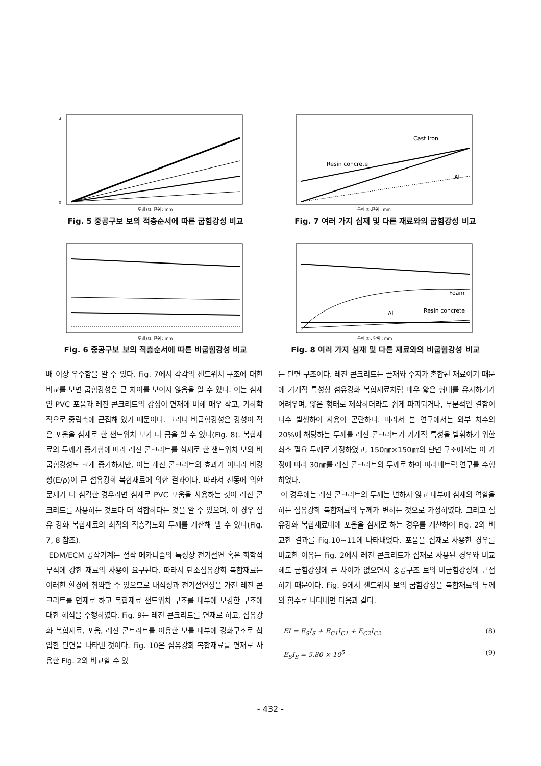3
0
두께 (t), 단위 : mm
Fig. 5 중공구보 보의 적층순서에 따른 굽힘강성 비교
Cast iron
Resin concrete
Al
두께 (t),단위 : mm
Fig. 7 여러 가지 심재 및 다른 재료와의 굽힘강성 비교
두께 (t), 단위 : mm
Fig. 6 중공구보 보의 적층순서에 따른 비굽힘강성 비교
Foam
Al
Resin concrete
두께 (t), 단위 : mm
Fig. 8 여러 가지 심재 및 다른 재료와의 비굽힘강성 비교
배 이상 우수함을 알 수 있다. Fig. 7에서 각각의 샌드위치 구조에 대한 비교를 보면 굽힘강성은 큰 차이를 보이지 않음을 알 수 있다. 이는 심재인 PVC 포움과 레진 콘크리트의 강성이 면재에 비해 매우 작고, 기하학적으로 중립축에 근접해 있기 때문이다. 그러나 비굽힘강성은 강성이 작은 포움을 심재로 한 샌드위치 보가 더 큼을 알 수 있다(Fig. 8). 복합재료의 두께가 증가함에 따라 레진 콘크리트를 심재로 한 샌드위치 보의 비굽힘강성도 크게 증가하지만, 이는 레진 콘크리트의 효과가 아니라 비강성(E/ρ)이 큰 섬유강화 복합재료에 의한 결과이다. 따라서 진동에 의한 문제가 더 심각한 경우라면 심재로 PVC 포움을 사용하는 것이 레진 콘크리트를 사용하는 것보다 더 적합하다는 것을 알 수 있으며, 이 경우 섬유 강화 복합재료의 최적의 적층각도와 두께를 계산해 낼 수 있다(Fig. 7, 8 참조).
EDM/ECM 공작기계는 절삭 메카니즘의 특성상 전기절연 혹은 화학적 부식에 강한 재료의 사용이 요구된다. 따라서 탄소섬유강화 복합재료는 이러한 환경에 취약할 수 있으므로 내식성과 전기절연성을 가진 레진 콘크리트를 면재로 하고 복합재료 샌드위치 구조를 내부에 보강한 구조에 대한 해석을 수행하였다. Fig. 9는 레진 콘크리트를 면재로 하고, 섬유강화 복합재료, 포움, 레진 콘트리트를 이용한 보를 내부에 강화구조로 삽입한 단면을 나타낸 것이다. Fig. 10은 섬유강화 복합재료를 면재로 사용한 Fig. 2와 비교할 수 있
는 단면 구조이다. 레진 콘크리트는 골재와 수지가 혼합된 재료이기 때문에 기계적 특성상 섬유강화 복합재료처럼 매우 얇은 형태를 유지하기가 어려우며, 얇은 형태로 제작하더라도 쉽게 파괴되거나, 부분적인 결함이 다수 발생하여 사용이 곤란하다. 따라서 본 연구에서는 외부 치수의 20%에 해당하는 두께를 레진 콘크리트가 기계적 특성을 발휘하기 위한 최소 필요 두께로 가정하였고, 150㎜×150㎜의 단면 구조에서는 이 가정에 따라 30㎜를 레진 콘크리트의 두께로 하여 파라메트릭 연구를 수행하였다.
이 경우에는 레진 콘크리트의 두께는 변하지 않고 내부에 심재의 역할을 하는 섬유강화 복합재료의 두께가 변하는 것으로 가정하였다. 그리고 섬유강화 복합재료내에 포움을 심재로 하는 경우를 계산하여 Fig. 2와 비교한 결과를 Fig.10~11에 나타내었다. 포움을 심재로 사용한 경우를 비교한 이유는 Fig. 2에서 레진 콘크리트가 심재로 사용된 경우와 비교해도 굽힘강성에 큰 차이가 없으면서 중공구조 보의 비굽힘강성에 근접하기 때문이다. Fig. 9에서 샌드위치 보의 굽힘강성을 복합재료의 두께의 함수로 나타내면 다음과 같다.
EI = E<sub>S</sub>I<sub>S</sub> + E<sub>C1</sub>I<sub>C1</sub> + E<sub>C2</sub>I<sub>C2</sub> (8)
E<sub>S</sub>I<sub>S</sub> = 5.80 × 10<sup>5</sup> (9)
- 432 -